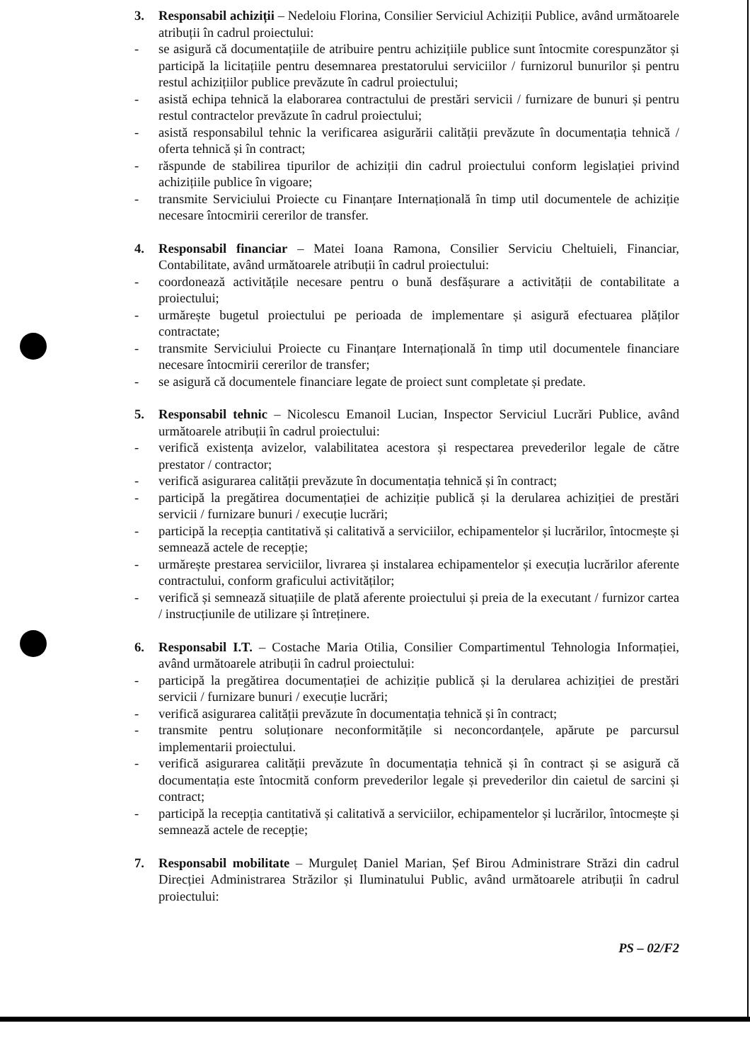3. Responsabil achiziții – Nedeloiu Florina, Consilier Serviciul Achiziții Publice, având următoarele atribuții în cadrul proiectului:
- se asigură că documentațiile de atribuire pentru achizițiile publice sunt întocmite corespunzător și participă la licitațiile pentru desemnarea prestatorului serviciilor / furnizorul bunurilor și pentru restul achizițiilor publice prevăzute în cadrul proiectului;
- asistă echipa tehnică la elaborarea contractului de prestări servicii / furnizare de bunuri și pentru restul contractelor prevăzute în cadrul proiectului;
- asistă responsabilul tehnic la verificarea asigurării calității prevăzute în documentația tehnică / oferta tehnică și în contract;
- răspunde de stabilirea tipurilor de achiziții din cadrul proiectului conform legislației privind achizițiile publice în vigoare;
- transmite Serviciului Proiecte cu Finanțare Internațională în timp util documentele de achiziție necesare întocmirii cererilor de transfer.
4. Responsabil financiar – Matei Ioana Ramona, Consilier Serviciu Cheltuieli, Financiar, Contabilitate, având următoarele atribuții în cadrul proiectului:
- coordonează activitățile necesare pentru o bună desfășurare a activității de contabilitate a proiectului;
- urmărește bugetul proiectului pe perioada de implementare și asigură efectuarea plăților contractate;
- transmite Serviciului Proiecte cu Finanțare Internațională în timp util documentele financiare necesare întocmirii cererilor de transfer;
- se asigură că documentele financiare legate de proiect sunt completate și predate.
5. Responsabil tehnic – Nicolescu Emanoil Lucian, Inspector Serviciul Lucrări Publice, având următoarele atribuții în cadrul proiectului:
- verifică existența avizelor, valabilitatea acestora și respectarea prevederilor legale de către prestator / contractor;
- verifică asigurarea calității prevăzute în documentația tehnică și în contract;
- participă la pregătirea documentației de achiziție publică și la derularea achiziției de prestări servicii / furnizare bunuri / execuție lucrări;
- participă la recepția cantitativă și calitativă a serviciilor, echipamentelor și lucrărilor, întocmește și semnează actele de recepție;
- urmărește prestarea serviciilor, livrarea și instalarea echipamentelor și execuția lucrărilor aferente contractului, conform graficului activităților;
- verifică și semnează situațiile de plată aferente proiectului și preia de la executant / furnizor cartea / instrucțiunile de utilizare și întreținere.
6. Responsabil I.T. – Costache Maria Otilia, Consilier Compartimentul Tehnologia Informației, având următoarele atribuții în cadrul proiectului:
- participă la pregătirea documentației de achiziție publică și la derularea achiziției de prestări servicii / furnizare bunuri / execuție lucrări;
- verifică asigurarea calității prevăzute în documentația tehnică și în contract;
- transmite pentru soluționare neconformitățile si neconcordanțele, apărute pe parcursul implementarii proiectului.
- verifică asigurarea calității prevăzute în documentația tehnică și în contract și se asigură că documentația este întocmită conform prevederilor legale și prevederilor din caietul de sarcini și contract;
- participă la recepția cantitativă și calitativă a serviciilor, echipamentelor și lucrărilor, întocmește și semnează actele de recepție;
7. Responsabil mobilitate – Murguleț Daniel Marian, Șef Birou Administrare Străzi din cadrul Direcției Administrarea Străzilor și Iluminatului Public, având următoarele atribuții în cadrul proiectului:
PS – 02/F2